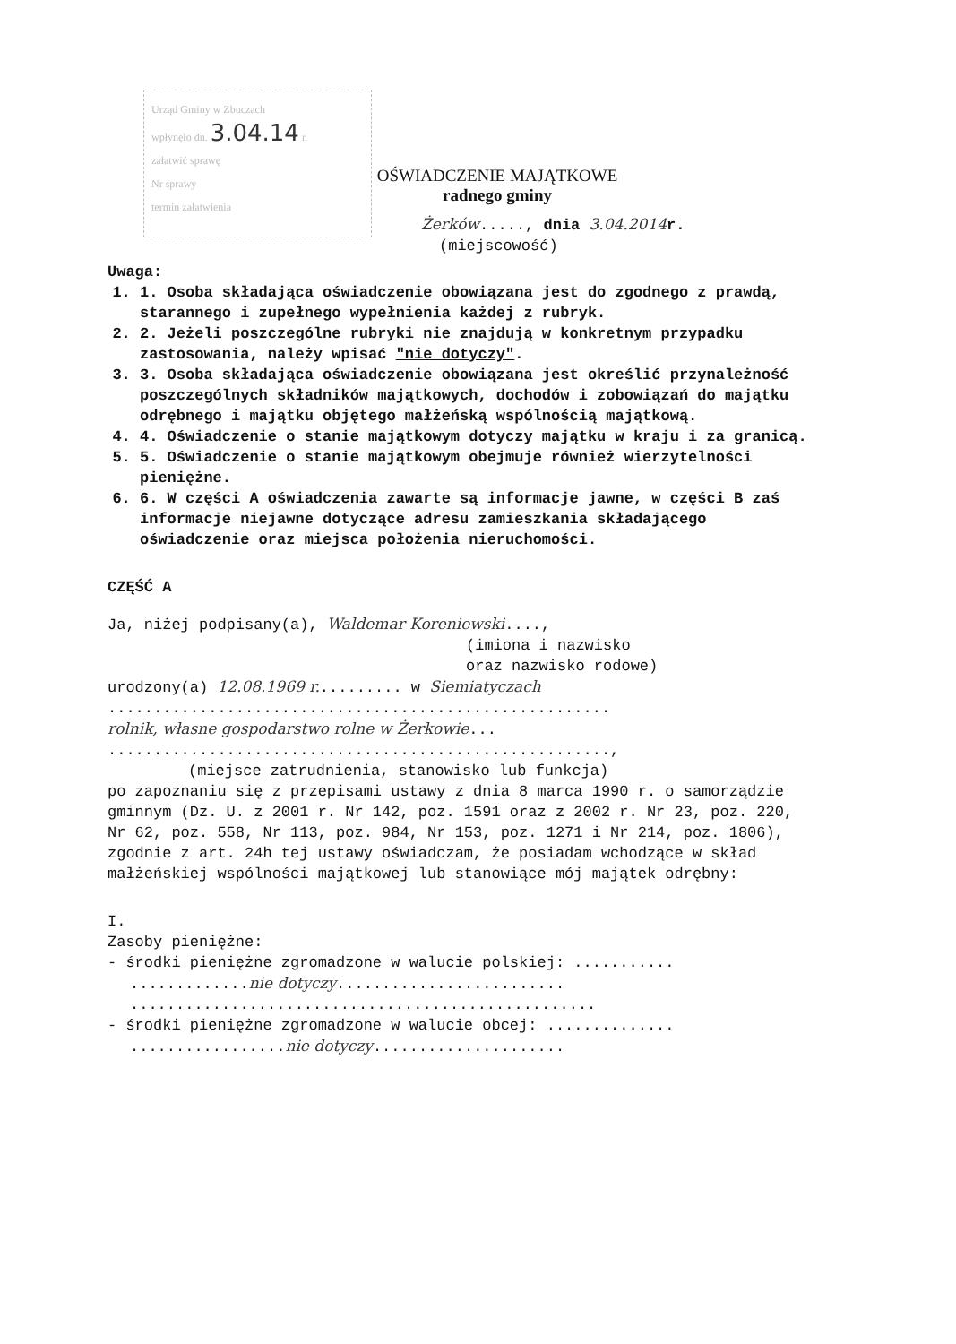Urząd Gminy w Zbuczach
wpłynęło dn. 3.04.14 r.
załatwić sprawę
Nr sprawy
termin załatwienia
OŚWIADCZENIE MAJĄTKOWE
radnego gminy
Żerków....., dnia 3.04.2014 r.
(miejscowość)
Uwaga:
1. 1. Osoba składająca oświadczenie obowiązana jest do zgodnego z prawdą, starannego i zupełnego wypełnienia każdej z rubryk.
2. 2. Jeżeli poszczególne rubryki nie znajdują w konkretnym przypadku zastosowania, należy wpisać "nie dotyczy".
3. 3. Osoba składająca oświadczenie obowiązana jest określić przynależność poszczególnych składników majątkowych, dochodów i zobowiązań do majątku odrębnego i majątku objętego małżeńską wspólnością majątkową.
4. 4. Oświadczenie o stanie majątkowym dotyczy majątku w kraju i za granicą.
5. 5. Oświadczenie o stanie majątkowym obejmuje również wierzytelności pieniężne.
6. 6. W części A oświadczenia zawarte są informacje jawne, w części B zaś informacje niejawne dotyczące adresu zamieszkania składającego oświadczenie oraz miejsca położenia nieruchomości.
CZĘŚĆ A
Ja, niżej podpisany(a), Waldemar Koreniewski....,
(imiona i nazwisko
oraz nazwisko rodowe)
urodzony(a) 12.08.1969 r.......... w Siemiatyczach
.......................................................
rolnik, własne gospodarstwo rolne w Żerkowie...
.......................................................,
(miejsce zatrudnienia, stanowisko lub funkcja)
po zapoznaniu się z przepisami ustawy z dnia 8 marca 1990 r. o samorządzie gminnym (Dz. U. z 2001 r. Nr 142, poz. 1591 oraz z 2002 r. Nr 23, poz. 220, Nr 62, poz. 558, Nr 113, poz. 984, Nr 153, poz. 1271 i Nr 214, poz. 1806), zgodnie z art. 24h tej ustawy oświadczam, że posiadam wchodzące w skład małżeńskiej wspólności majątkowej lub stanowiące mój majątek odrębny:
I.
Zasoby pieniężne:
- środki pieniężne zgromadzone w walucie polskiej: ...........
.............nie dotyczy.........................
...................................................
- środki pieniężne zgromadzone w walucie obcej: ..............
.................nie dotyczy.....................